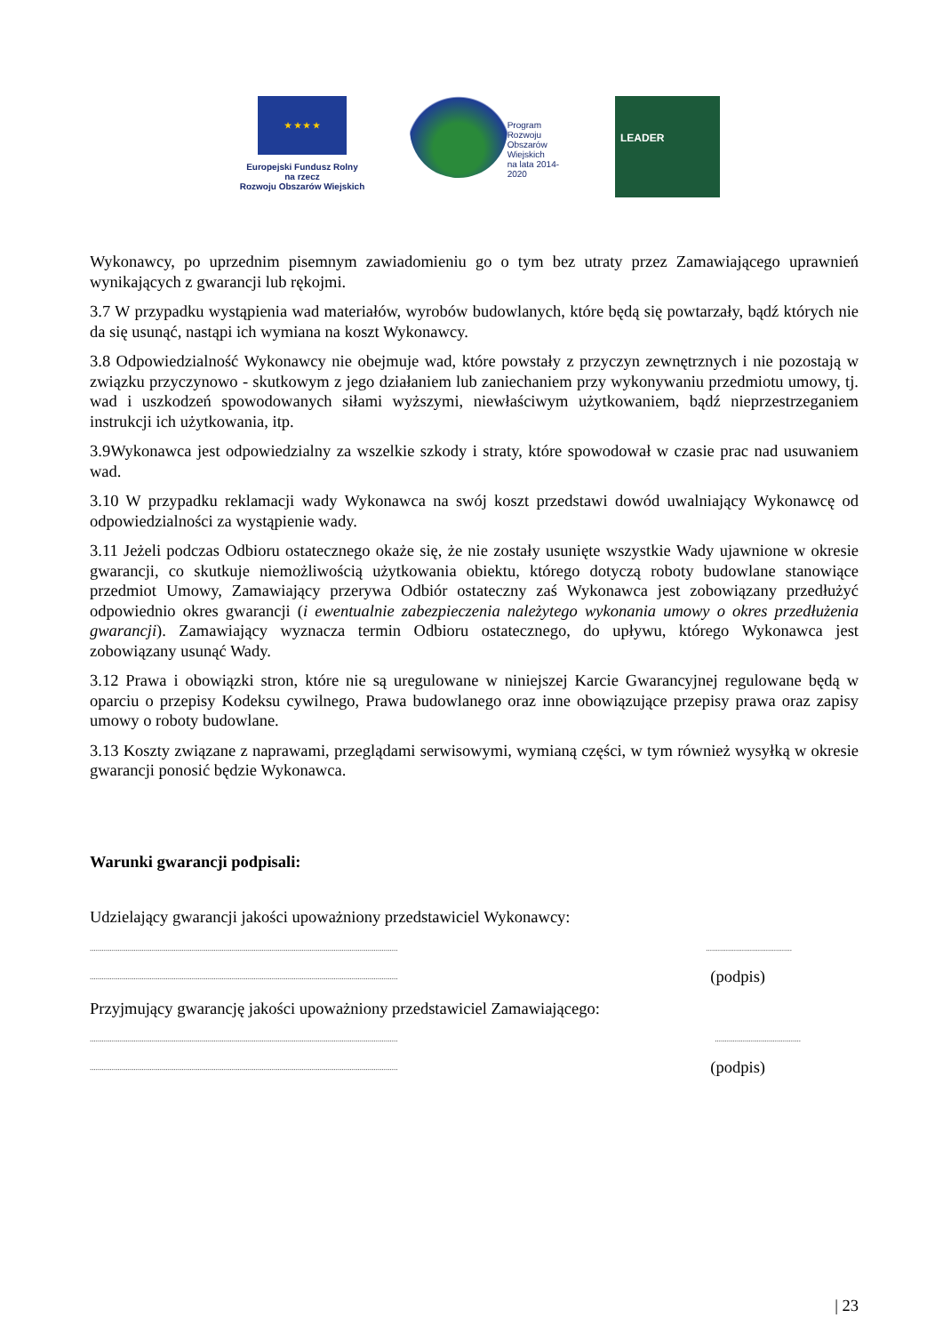★ ★ ★ ★
Europejski Fundusz Rolny
na rzecz
Rozwoju Obszarów Wiejskich
Program
Rozwoju
Obszarów
Wiejskich
na lata 2014-2020
LEADER
Wykonawcy, po uprzednim pisemnym zawiadomieniu go o tym bez utraty przez Zamawiającego uprawnień wynikających z gwarancji lub rękojmi.
3.7 W przypadku wystąpienia wad materiałów, wyrobów budowlanych, które będą się powtarzały, bądź których nie da się usunąć, nastąpi ich wymiana na koszt Wykonawcy.
3.8 Odpowiedzialność Wykonawcy nie obejmuje wad, które powstały z przyczyn zewnętrznych i nie pozostają w związku przyczynowo - skutkowym z jego działaniem lub zaniechaniem przy wykonywaniu przedmiotu umowy, tj. wad i uszkodzeń spowodowanych siłami wyższymi, niewłaściwym użytkowaniem, bądź nieprzestrzeganiem instrukcji ich użytkowania, itp.
3.9Wykonawca jest odpowiedzialny za wszelkie szkody i straty, które spowodował w czasie prac nad usuwaniem wad.
3.10 W przypadku reklamacji wady Wykonawca na swój koszt przedstawi dowód uwalniający Wykonawcę od odpowiedzialności za wystąpienie wady.
3.11 Jeżeli podczas Odbioru ostatecznego okaże się, że nie zostały usunięte wszystkie Wady ujawnione w okresie gwarancji, co skutkuje niemożliwością użytkowania obiektu, którego dotyczą roboty budowlane stanowiące przedmiot Umowy, Zamawiający przerywa Odbiór ostateczny zaś Wykonawca jest zobowiązany przedłużyć odpowiednio okres gwarancji (i ewentualnie zabezpieczenia należytego wykonania umowy o okres przedłużenia gwarancji). Zamawiający wyznacza termin Odbioru ostatecznego, do upływu, którego Wykonawca jest zobowiązany usunąć Wady.
3.12 Prawa i obowiązki stron, które nie są uregulowane w niniejszej Karcie Gwarancyjnej regulowane będą w oparciu o przepisy Kodeksu cywilnego, Prawa budowlanego oraz inne obowiązujące przepisy prawa oraz zapisy umowy o roboty budowlane.
3.13 Koszty związane z naprawami, przeglądami serwisowymi, wymianą części, w tym również wysyłką w okresie gwarancji ponosić będzie Wykonawca.
Warunki gwarancji podpisali:
Udzielający gwarancji jakości upoważniony przedstawiciel Wykonawcy:
.....................................................................................................................................................................................................
.......................................................................................................................................................... (podpis)
Przyjmujący gwarancję jakości upoważniony przedstawiciel Zamawiającego:
.....................................................................................................................................................................................................
.......................................................................................................................................................... (podpis)
| 23